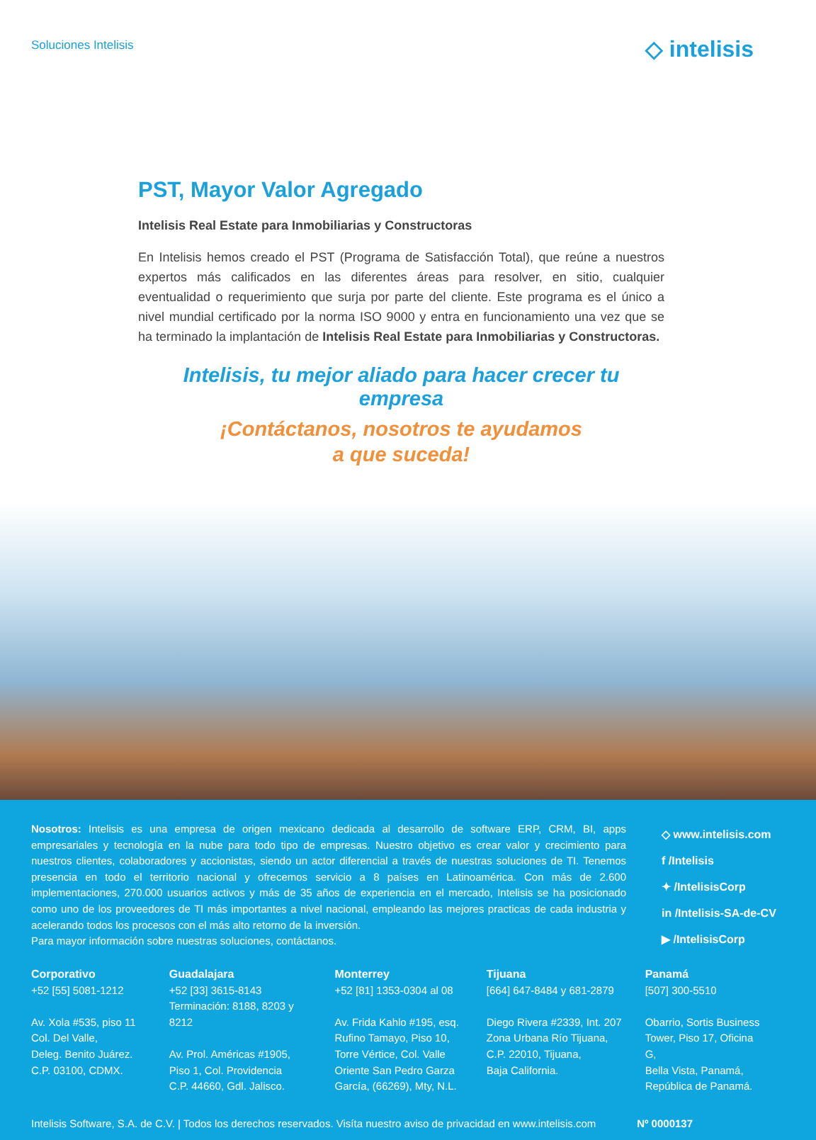Soluciones Intelisis
◇ intelisis
PST, Mayor Valor Agregado
Intelisis Real Estate para Inmobiliarias y Constructoras
En Intelisis hemos creado el PST (Programa de Satisfacción Total), que reúne a nuestros expertos más calificados en las diferentes áreas para resolver, en sitio, cualquier eventualidad o requerimiento que surja por parte del cliente. Este programa es el único a nivel mundial certificado por la norma ISO 9000 y entra en funcionamiento una vez que se ha terminado la implantación de Intelisis Real Estate para Inmobiliarias y Constructoras.
Intelisis, tu mejor aliado para hacer crecer tu empresa
¡Contáctanos, nosotros te ayudamos
a que suceda!
Nosotros: Intelisis es una empresa de origen mexicano dedicada al desarrollo de software ERP, CRM, BI, apps empresariales y tecnología en la nube para todo tipo de empresas. Nuestro objetivo es crear valor y crecimiento para nuestros clientes, colaboradores y accionistas, siendo un actor diferencial a través de nuestras soluciones de TI. Tenemos presencia en todo el territorio nacional y ofrecemos servicio a 8 países en Latinoamérica. Con más de 2.600 implementaciones, 270.000 usuarios activos y más de 35 años de experiencia en el mercado, Intelisis se ha posicionado como uno de los proveedores de TI más importantes a nivel nacional, empleando las mejores practicas de cada industria y acelerando todos los procesos con el más alto retorno de la inversión.
Para mayor información sobre nuestras soluciones, contáctanos.
◇ www.intelisis.com
f /Intelisis
✦ /IntelisisCorp
in /Intelisis-SA-de-CV
▶ /IntelisisCorp
Corporativo
+52 [55] 5081-1212
Av. Xola #535, piso 11
Col. Del Valle,
Deleg. Benito Juárez.
C.P. 03100, CDMX.
Guadalajara
+52 [33] 3615-8143
Terminación: 8188, 8203 y 8212
Av. Prol. Américas #1905,
Piso 1, Col. Providencia
C.P. 44660, Gdl. Jalisco.
Monterrey
+52 [81] 1353-0304 al 08
Av. Frida Kahlo #195, esq.
Rufino Tamayo, Piso 10,
Torre Vértice, Col. Valle
Oriente San Pedro Garza
García, (66269), Mty, N.L.
Tijuana
[664] 647-8484 y 681-2879
Diego Rivera #2339, Int. 207
Zona Urbana Río Tijuana,
C.P. 22010, Tijuana,
Baja California.
Panamá
[507] 300-5510
Obarrio, Sortis Business
Tower, Piso 17, Oficina G,
Bella Vista, Panamá,
República de Panamá.
Intelisis Software, S.A. de C.V. | Todos los derechos reservados. Visíta nuestro aviso de privacidad en www.intelisis.com Nº 0000137